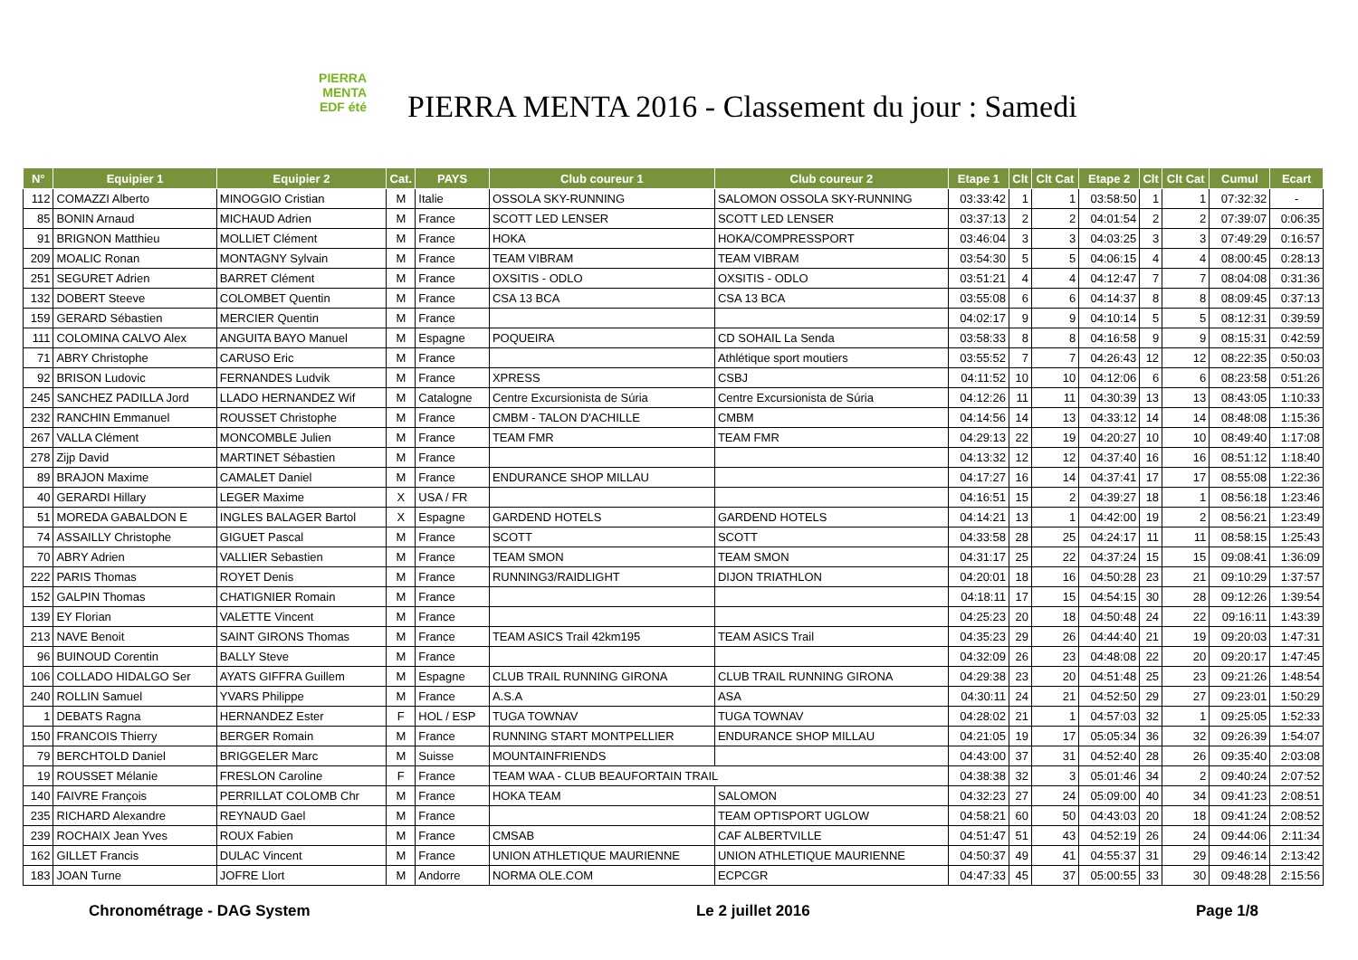PIERRA
MENTA
EDF été
PIERRA MENTA 2016 - Classement du jour : Samedi
| N° | Equipier 1 | Equipier 2 | Cat. | PAYS | Club coureur 1 | Club coureur 2 | Etape 1 | Clt | Clt Cat | Etape 2 | Clt | Clt Cat | Cumul | Ecart |
| --- | --- | --- | --- | --- | --- | --- | --- | --- | --- | --- | --- | --- | --- | --- |
| 112 | COMAZZI Alberto | MINOGGIO Cristian | M | Italie | OSSOLA SKY-RUNNING | SALOMON OSSOLA SKY-RUNNING | 03:33:42 | 1 | 1 | 03:58:50 | 1 | 1 | 07:32:32 | - |
| 85 | BONIN Arnaud | MICHAUD Adrien | M | France | SCOTT LED LENSER | SCOTT LED LENSER | 03:37:13 | 2 | 2 | 04:01:54 | 2 | 2 | 07:39:07 | 0:06:35 |
| 91 | BRIGNON Matthieu | MOLLIET Clément | M | France | HOKA | HOKA/COMPRESSPORT | 03:46:04 | 3 | 3 | 04:03:25 | 3 | 3 | 07:49:29 | 0:16:57 |
| 209 | MOALIC Ronan | MONTAGNY Sylvain | M | France | TEAM VIBRAM | TEAM VIBRAM | 03:54:30 | 5 | 5 | 04:06:15 | 4 | 4 | 08:00:45 | 0:28:13 |
| 251 | SEGURET Adrien | BARRET Clément | M | France | OXSITIS - ODLO | OXSITIS - ODLO | 03:51:21 | 4 | 4 | 04:12:47 | 7 | 7 | 08:04:08 | 0:31:36 |
| 132 | DOBERT Steeve | COLOMBET Quentin | M | France | CSA 13 BCA | CSA 13 BCA | 03:55:08 | 6 | 6 | 04:14:37 | 8 | 8 | 08:09:45 | 0:37:13 |
| 159 | GERARD Sébastien | MERCIER Quentin | M | France | | | 04:02:17 | 9 | 9 | 04:10:14 | 5 | 5 | 08:12:31 | 0:39:59 |
| 111 | COLOMINA CALVO Alex | ANGUITA BAYO Manuel | M | Espagne | POQUEIRA | CD SOHAIL La Senda | 03:58:33 | 8 | 8 | 04:16:58 | 9 | 9 | 08:15:31 | 0:42:59 |
| 71 | ABRY Christophe | CARUSO Eric | M | France | | Athlétique sport moutiers | 03:55:52 | 7 | 7 | 04:26:43 | 12 | 12 | 08:22:35 | 0:50:03 |
| 92 | BRISON Ludovic | FERNANDES Ludvik | M | France | XPRESS | CSBJ | 04:11:52 | 10 | 10 | 04:12:06 | 6 | 6 | 08:23:58 | 0:51:26 |
| 245 | SANCHEZ PADILLA Jord | LLADO HERNANDEZ Wif | M | Catalogne | Centre Excursionista de Súria | Centre Excursionista de Súria | 04:12:26 | 11 | 11 | 04:30:39 | 13 | 13 | 08:43:05 | 1:10:33 |
| 232 | RANCHIN Emmanuel | ROUSSET Christophe | M | France | CMBM - TALON D'ACHILLE | CMBM | 04:14:56 | 14 | 13 | 04:33:12 | 14 | 14 | 08:48:08 | 1:15:36 |
| 267 | VALLA Clément | MONCOMBLE Julien | M | France | TEAM FMR | TEAM FMR | 04:29:13 | 22 | 19 | 04:20:27 | 10 | 10 | 08:49:40 | 1:17:08 |
| 278 | Zijp David | MARTINET Sébastien | M | France | | | 04:13:32 | 12 | 12 | 04:37:40 | 16 | 16 | 08:51:12 | 1:18:40 |
| 89 | BRAJON Maxime | CAMALET Daniel | M | France | ENDURANCE SHOP MILLAU | | 04:17:27 | 16 | 14 | 04:37:41 | 17 | 17 | 08:55:08 | 1:22:36 |
| 40 | GERARDI Hillary | LEGER Maxime | X | USA / FR | | | 04:16:51 | 15 | 2 | 04:39:27 | 18 | 1 | 08:56:18 | 1:23:46 |
| 51 | MOREDA GABALDON E | INGLES BALAGER Bartol | X | Espagne | GARDEND HOTELS | GARDEND HOTELS | 04:14:21 | 13 | 1 | 04:42:00 | 19 | 2 | 08:56:21 | 1:23:49 |
| 74 | ASSAILLY Christophe | GIGUET Pascal | M | France | SCOTT | SCOTT | 04:33:58 | 28 | 25 | 04:24:17 | 11 | 11 | 08:58:15 | 1:25:43 |
| 70 | ABRY Adrien | VALLIER Sebastien | M | France | TEAM SMON | TEAM SMON | 04:31:17 | 25 | 22 | 04:37:24 | 15 | 15 | 09:08:41 | 1:36:09 |
| 222 | PARIS Thomas | ROYET Denis | M | France | RUNNING3/RAIDLIGHT | DIJON TRIATHLON | 04:20:01 | 18 | 16 | 04:50:28 | 23 | 21 | 09:10:29 | 1:37:57 |
| 152 | GALPIN Thomas | CHATIGNIER Romain | M | France | | | 04:18:11 | 17 | 15 | 04:54:15 | 30 | 28 | 09:12:26 | 1:39:54 |
| 139 | EY Florian | VALETTE Vincent | M | France | | | 04:25:23 | 20 | 18 | 04:50:48 | 24 | 22 | 09:16:11 | 1:43:39 |
| 213 | NAVE Benoit | SAINT GIRONS Thomas | M | France | TEAM ASICS Trail 42km195 | TEAM ASICS Trail | 04:35:23 | 29 | 26 | 04:44:40 | 21 | 19 | 09:20:03 | 1:47:31 |
| 96 | BUINOUD Corentin | BALLY Steve | M | France | | | 04:32:09 | 26 | 23 | 04:48:08 | 22 | 20 | 09:20:17 | 1:47:45 |
| 106 | COLLADO HIDALGO Ser | AYATS GIFFRA Guillem | M | Espagne | CLUB TRAIL RUNNING GIRONA | CLUB TRAIL RUNNING GIRONA | 04:29:38 | 23 | 20 | 04:51:48 | 25 | 23 | 09:21:26 | 1:48:54 |
| 240 | ROLLIN Samuel | YVARS Philippe | M | France | A.S.A | ASA | 04:30:11 | 24 | 21 | 04:52:50 | 29 | 27 | 09:23:01 | 1:50:29 |
| 1 | DEBATS Ragna | HERNANDEZ Ester | F | HOL / ESP | TUGA TOWNAV | TUGA TOWNAV | 04:28:02 | 21 | 1 | 04:57:03 | 32 | 1 | 09:25:05 | 1:52:33 |
| 150 | FRANCOIS Thierry | BERGER Romain | M | France | RUNNING START MONTPELLIER | ENDURANCE SHOP MILLAU | 04:21:05 | 19 | 17 | 05:05:34 | 36 | 32 | 09:26:39 | 1:54:07 |
| 79 | BERCHTOLD Daniel | BRIGGELER Marc | M | Suisse | MOUNTAINFRIENDS | | 04:43:00 | 37 | 31 | 04:52:40 | 28 | 26 | 09:35:40 | 2:03:08 |
| 19 | ROUSSET Mélanie | FRESLON Caroline | F | France | TEAM WAA - CLUB BEAUFORTAIN TRAIL | | 04:38:38 | 32 | 3 | 05:01:46 | 34 | 2 | 09:40:24 | 2:07:52 |
| 140 | FAIVRE François | PERRILLAT COLOMB Chr | M | France | HOKA TEAM | SALOMON | 04:32:23 | 27 | 24 | 05:09:00 | 40 | 34 | 09:41:23 | 2:08:51 |
| 235 | RICHARD Alexandre | REYNAUD Gael | M | France | | TEAM OPTISPORT UGLOW | 04:58:21 | 60 | 50 | 04:43:03 | 20 | 18 | 09:41:24 | 2:08:52 |
| 239 | ROCHAIX Jean Yves | ROUX Fabien | M | France | CMSAB | CAF ALBERTVILLE | 04:51:47 | 51 | 43 | 04:52:19 | 26 | 24 | 09:44:06 | 2:11:34 |
| 162 | GILLET Francis | DULAC Vincent | M | France | UNION ATHLETIQUE MAURIENNE | UNION ATHLETIQUE MAURIENNE | 04:50:37 | 49 | 41 | 04:55:37 | 31 | 29 | 09:46:14 | 2:13:42 |
| 183 | JOAN Turne | JOFRE Llort | M | Andorre | NORMA OLE.COM | ECPCGR | 04:47:33 | 45 | 37 | 05:00:55 | 33 | 30 | 09:48:28 | 2:15:56 |
Chronométrage - DAG System Le 2 juillet 2016 Page 1/8